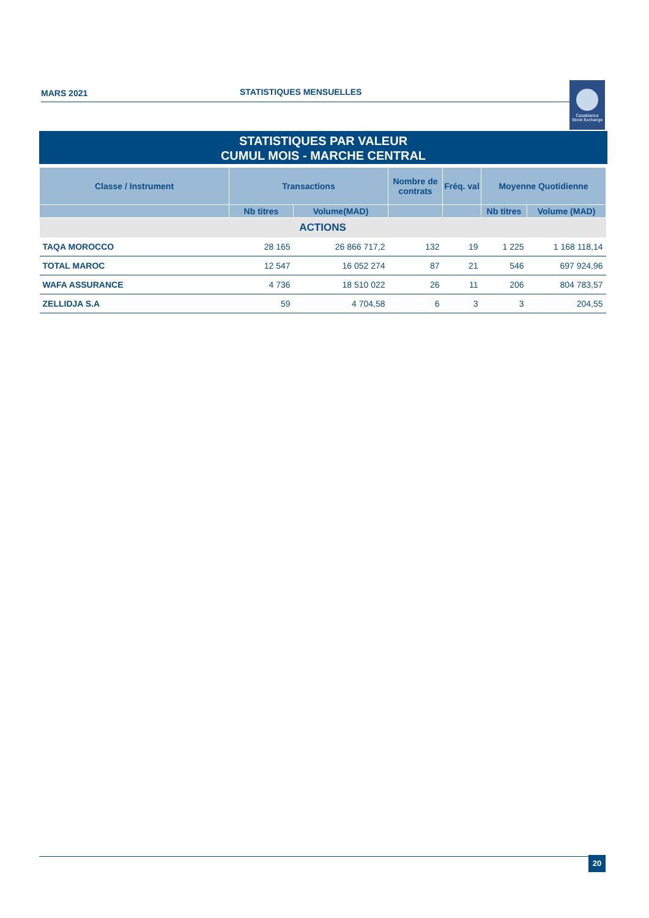MARS 2021 STATISTIQUES MENSUELLES
Casablanca
Stock Exchange
STATISTIQUES PAR VALEUR
CUMUL MOIS - MARCHE CENTRAL
| Classe / Instrument | Transactions | | Nombre de contrats | Fréq. val | Moyenne Quotidienne | |
| --- | --- | --- | --- | --- | --- | --- |
| | Nb titres | Volume(MAD) | | | Nb titres | Volume (MAD) |
| ACTIONS | | | | | | |
| TAQA MOROCCO | 28 165 | 26 866 717,2 | 132 | 19 | 1 225 | 1 168 118,14 |
| TOTAL MAROC | 12 547 | 16 052 274 | 87 | 21 | 546 | 697 924,96 |
| WAFA ASSURANCE | 4 736 | 18 510 022 | 26 | 11 | 206 | 804 783,57 |
| ZELLIDJA S.A | 59 | 4 704,58 | 6 | 3 | 3 | 204,55 |
20